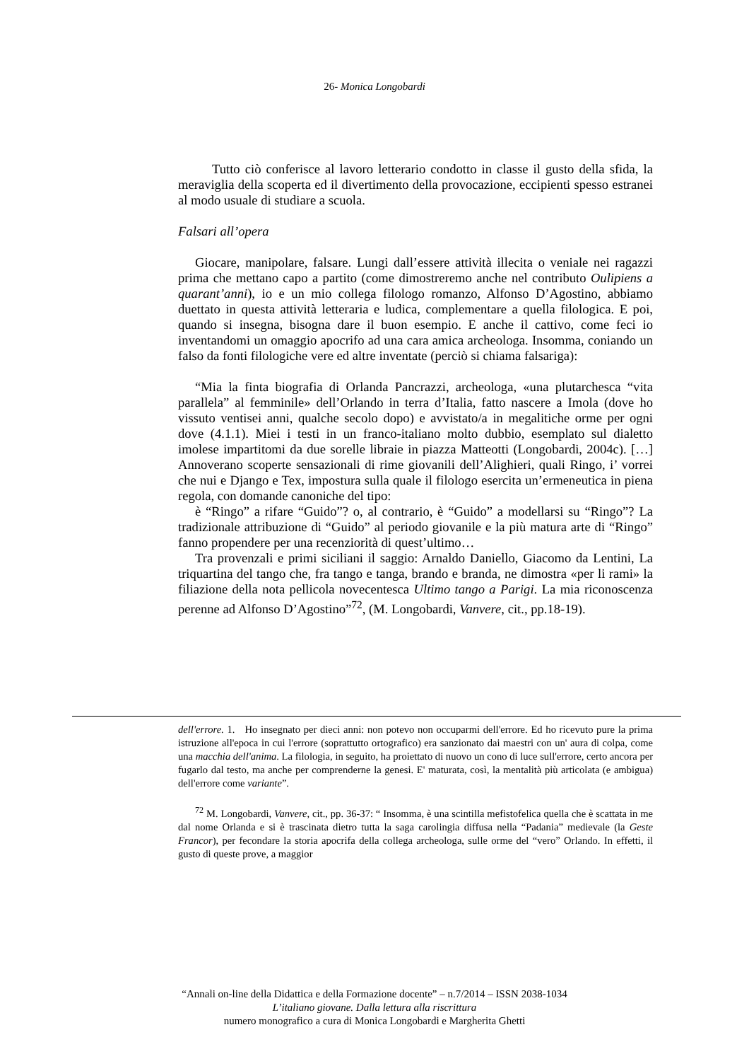26- Monica Longobardi
Tutto ciò conferisce al lavoro letterario condotto in classe il gusto della sfida, la meraviglia della scoperta ed il divertimento della provocazione, eccipienti spesso estranei al modo usuale di studiare a scuola.
Falsari all’opera
Giocare, manipolare, falsare. Lungi dall’essere attività illecita o veniale nei ragazzi prima che mettano capo a partito (come dimostreremo anche nel contributo Oulipiens a quarant’anni), io e un mio collega filologo romanzo, Alfonso D’Agostino, abbiamo duettato in questa attività letteraria e ludica, complementare a quella filologica. E poi, quando si insegna, bisogna dare il buon esempio. E anche il cattivo, come feci io inventandomi un omaggio apocrifo ad una cara amica archeologa. Insomma, coniando un falso da fonti filologiche vere ed altre inventate (perciò si chiama falsariga):
“Mia la finta biografia di Orlanda Pancrazzi, archeologa, «una plutarchesca “vita parallela” al femminile» dell’Orlando in terra d’Italia, fatto nascere a Imola (dove ho vissuto ventisei anni, qualche secolo dopo) e avvistato/a in megalitiche orme per ogni dove (4.1.1). Miei i testi in un franco-italiano molto dubbio, esemplato sul dialetto imolese impartitomi da due sorelle libraie in piazza Matteotti (Longobardi, 2004c). […] Annoverano scoperte sensazionali di rime giovanili dell’Alighieri, quali Ringo, i’ vorrei che nui e Django e Tex, impostura sulla quale il filologo esercita un’ermeneutica in piena regola, con domande canoniche del tipo:
è “Ringo” a rifare “Guido”? o, al contrario, è “Guido” a modellarsi su “Ringo”? La tradizionale attribuzione di “Guido” al periodo giovanile e la più matura arte di “Ringo” fanno propendere per una recenziorità di quest’ultimo…
Tra provenzali e primi siciliani il saggio: Arnaldo Daniello, Giacomo da Lentini, La triquartina del tango che, fra tango e tanga, brando e branda, ne dimostra «per li rami» la filiazione della nota pellicola novecentesca Ultimo tango a Parigi. La mia riconoscenza perenne ad Alfonso D’Agostino”<sup>72</sup>, (M. Longobardi, Vanvere, cit., pp.18-19).
dell'errore. 1. Ho insegnato per dieci anni: non potevo non occuparmi dell'errore. Ed ho ricevuto pure la prima istruzione all'epoca in cui l'errore (soprattutto ortografico) era sanzionato dai maestri con un' aura di colpa, come una macchia dell'anima. La filologia, in seguito, ha proiettato di nuovo un cono di luce sull'errore, certo ancora per fugarlo dal testo, ma anche per comprenderne la genesi. E' maturata, così, la mentalità più articolata (e ambigua) dell'errore come variante”.
<sup>72</sup> M. Longobardi, Vanvere, cit., pp. 36-37: “ Insomma, è una scintilla mefistofelica quella che è scattata in me dal nome Orlanda e si è trascinata dietro tutta la saga carolingia diffusa nella “Padania” medievale (la Geste Francor), per fecondare la storia apocrifa della collega archeologa, sulle orme del “vero” Orlando. In effetti, il gusto di queste prove, a maggior
“Annali on-line della Didattica e della Formazione docente” – n.7/2014 – ISSN 2038-1034
L’italiano giovane. Dalla lettura alla riscrittura
numero monografico a cura di Monica Longobardi e Margherita Ghetti